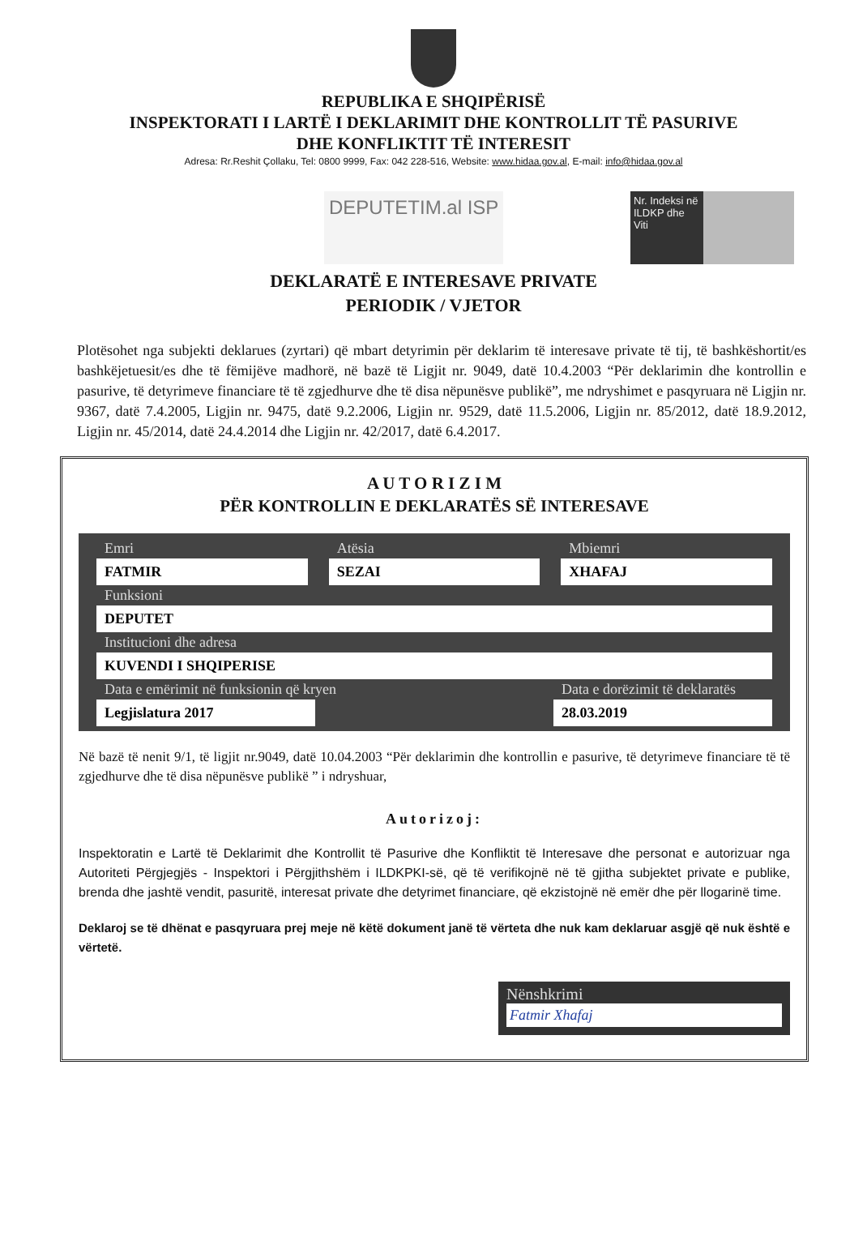REPUBLIKA E SHQIPËRISË
INSPEKTORATI I LARTË I DEKLARIMIT DHE KONTROLLIT TË PASURIVE
DHE KONFLIKTIT TË INTERESIT
Adresa: Rr.Reshit Çollaku, Tel: 0800 9999, Fax: 042 228-516, Website: www.hidaa.gov.al, E-mail: info@hidaa.gov.al
DEPUTETIM.al ISP
Nr. Indeksi në ILDKP dhe Viti
DEKLARATË E INTERESAVE PRIVATE
PERIODIK / VJETOR
Plotësohet nga subjekti deklarues (zyrtari) që mbart detyrimin për deklarim të interesave private të tij, të bashkëshortit/es bashkëjetuesit/es dhe të fëmijëve madhorë, në bazë të Ligjit nr. 9049, datë 10.4.2003 “Për deklarimin dhe kontrollin e pasurive, të detyrimeve financiare të të zgjedhurve dhe të disa nëpunësve publikë”, me ndryshimet e pasqyruara në Ligjin nr. 9367, datë 7.4.2005, Ligjin nr. 9475, datë 9.2.2006, Ligjin nr. 9529, datë 11.5.2006, Ligjin nr. 85/2012, datë 18.9.2012, Ligjin nr. 45/2014, datë 24.4.2014 dhe Ligjin nr. 42/2017, datë 6.4.2017.
A U T O R I Z I M
PËR KONTROLLIN E DEKLARATËS SË INTERESAVE
Emri
FATMIR
Atësia
SEZAI
Mbiemri
XHAFAJ
Funksioni
DEPUTET
Institucioni dhe adresa
KUVENDI I SHQIPERISE
Data e emërimit në funksionin që kryen
Legjislatura 2017
Data e dorëzimit të deklaratës
28.03.2019
Në bazë të nenit 9/1, të ligjit nr.9049, datë 10.04.2003 “Për deklarimin dhe kontrollin e pasurive, të detyrimeve financiare të të zgjedhurve dhe të disa nëpunësve publikë ” i ndryshuar,
Autorizoj:
Inspektoratin e Lartë të Deklarimit dhe Kontrollit të Pasurive dhe Konfliktit të Interesave dhe personat e autorizuar nga Autoriteti Përgjegjës - Inspektori i Përgjithshëm i ILDKPKI-së, që të verifikojnë në të gjitha subjektet private e publike, brenda dhe jashtë vendit, pasuritë, interesat private dhe detyrimet financiare, që ekzistojnë në emër dhe për llogarinë time.
Deklaroj se të dhënat e pasqyruara prej meje në këtë dokument janë të vërteta dhe nuk kam deklaruar asgjë që nuk është e vërtetë.
Nënshkrimi
Fatmir Xhafaj